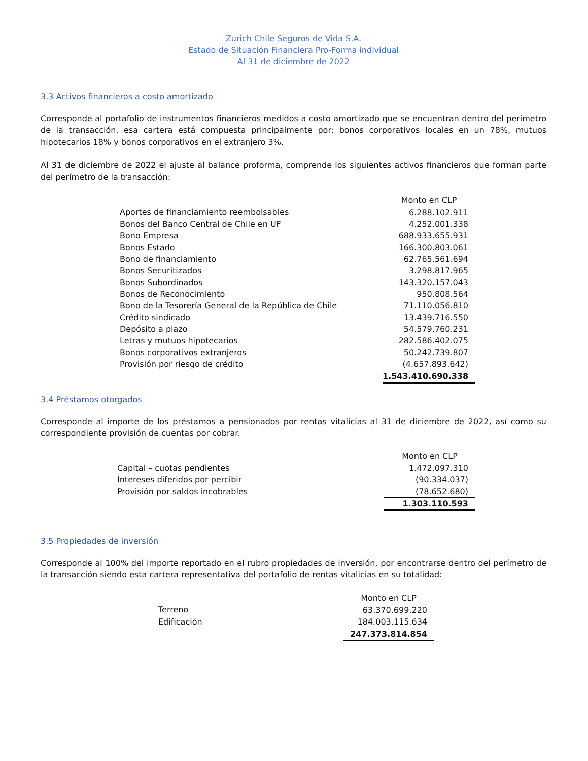Zurich Chile Seguros de Vida S.A.
Estado de Situación Financiera Pro-Forma individual
Al 31 de diciembre de 2022
3.3 Activos financieros a costo amortizado
Corresponde al portafolio de instrumentos financieros medidos a costo amortizado que se encuentran dentro del perímetro de la transacción, esa cartera está compuesta principalmente por: bonos corporativos locales en un 78%, mutuos hipotecarios 18% y bonos corporativos en el extranjero 3%.
Al 31 de diciembre de 2022 el ajuste al balance proforma, comprende los siguientes activos financieros que forman parte del perímetro de la transacción:
| | Monto en CLP |
| Aportes de financiamiento reembolsables | 6.288.102.911 |
| Bonos del Banco Central de Chile en UF | 4.252.001.338 |
| Bono Empresa | 688.933.655.931 |
| Bonos Estado | 166.300.803.061 |
| Bono de financiamiento | 62.765.561.694 |
| Bonos Securitizados | 3.298.817.965 |
| Bonos Subordinados | 143.320.157.043 |
| Bonos de Reconocimiento | 950.808.564 |
| Bono de la Tesorería General de la República de Chile | 71.110.056.810 |
| Crédito sindicado | 13.439.716.550 |
| Depósito a plazo | 54.579.760.231 |
| Letras y mutuos hipotecarios | 282.586.402.075 |
| Bonos corporativos extranjeros | 50.242.739.807 |
| Provisión por riesgo de crédito | (4.657.893.642) |
| | 1.543.410.690.338 |
3.4 Préstamos otorgados
Corresponde al importe de los préstamos a pensionados por rentas vitalicias al 31 de diciembre de 2022, así como su correspondiente provisión de cuentas por cobrar.
| | Monto en CLP |
| Capital – cuotas pendientes | 1.472.097.310 |
| Intereses diferidos por percibir | (90.334.037) |
| Provisión por saldos incobrables | (78.652.680) |
| | 1.303.110.593 |
3.5 Propiedades de inversión
Corresponde al 100% del importe reportado en el rubro propiedades de inversión, por encontrarse dentro del perímetro de la transacción siendo esta cartera representativa del portafolio de rentas vitalicias en su totalidad:
| | Monto en CLP |
| Terreno | 63.370.699.220 |
| Edificación | 184.003.115.634 |
| | 247.373.814.854 |